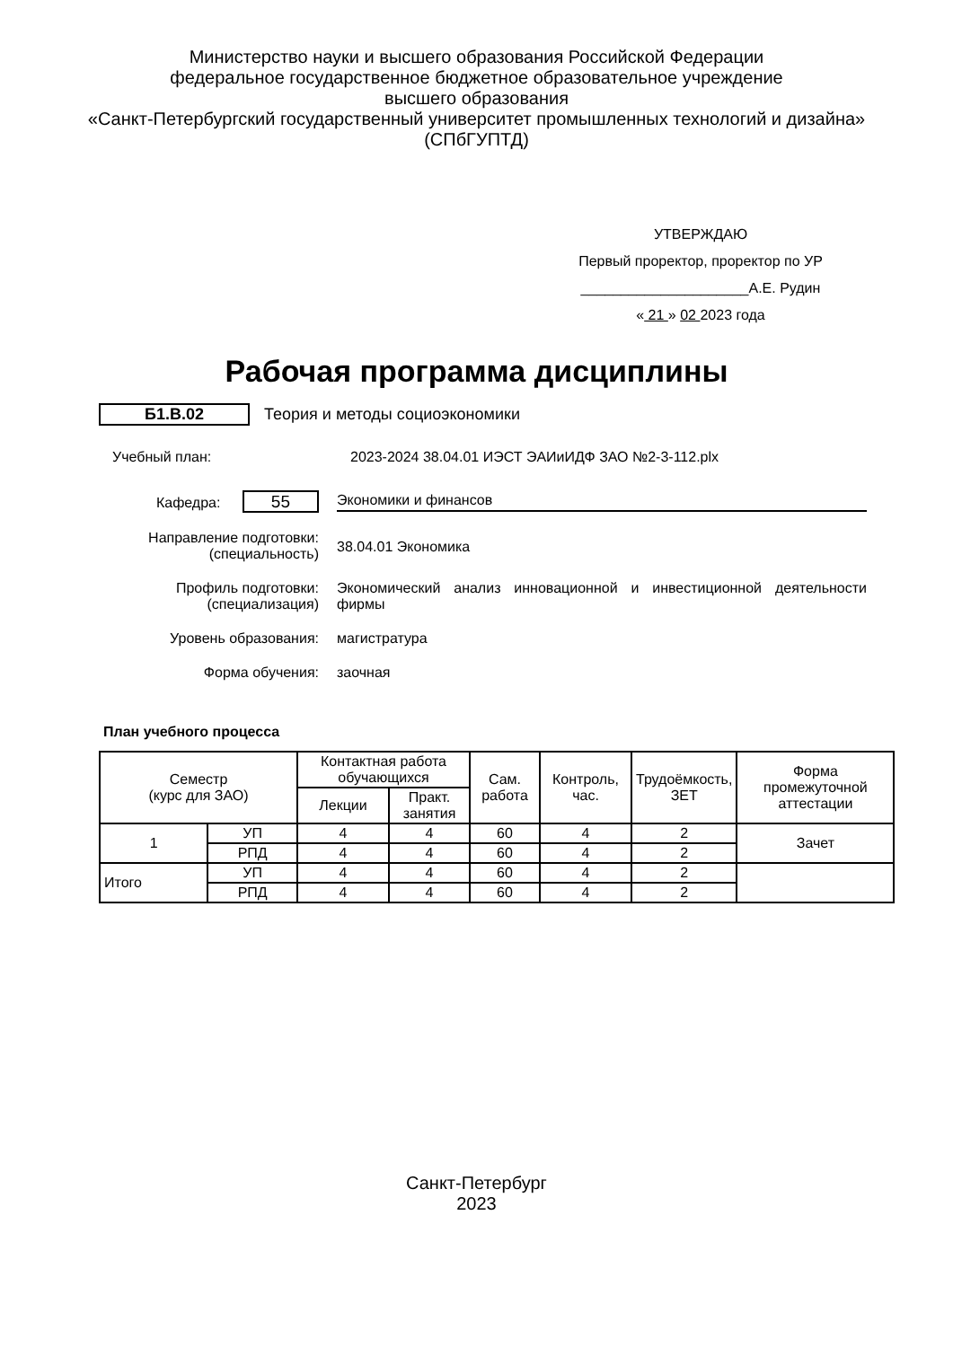Министерство науки и высшего образования Российской Федерации
федеральное государственное бюджетное образовательное учреждение
высшего образования
«Санкт-Петербургский государственный университет промышленных технологий и дизайна»
(СПбГУПТД)
УТВЕРЖДАЮ
Первый проректор, проректор по УР
_____________________А.Е. Рудин
« 21 » 02 2023 года
Рабочая программа дисциплины
Б1.В.02 Теория и методы социоэкономики
Учебный план: 2023-2024 38.04.01 ИЭСТ ЭАИиИДФ ЗАО №2-3-112.plx
Кафедра: 55 Экономики и финансов
Направление подготовки:
(специальность) 38.04.01 Экономика
Профиль подготовки:
(специализация) Экономический анализ инновационной и инвестиционной деятельности фирмы
Уровень образования: магистратура
Форма обучения: заочная
План учебного процесса
| Семестр (курс для ЗАО) | | Контактная работа обучающихся | | Сам. работа | Контроль, час. | Трудоёмкость, ЗЕТ | Форма промежуточной аттестации |
| --- | --- | --- | --- | --- | --- | --- | --- |
| | | Лекции | Практ. занятия | | | | |
| 1 | УП | 4 | 4 | 60 | 4 | 2 | Зачет |
| | РПД | 4 | 4 | 60 | 4 | 2 | |
| Итого | УП | 4 | 4 | 60 | 4 | 2 | |
| | РПД | 4 | 4 | 60 | 4 | 2 | |
Санкт-Петербург
2023